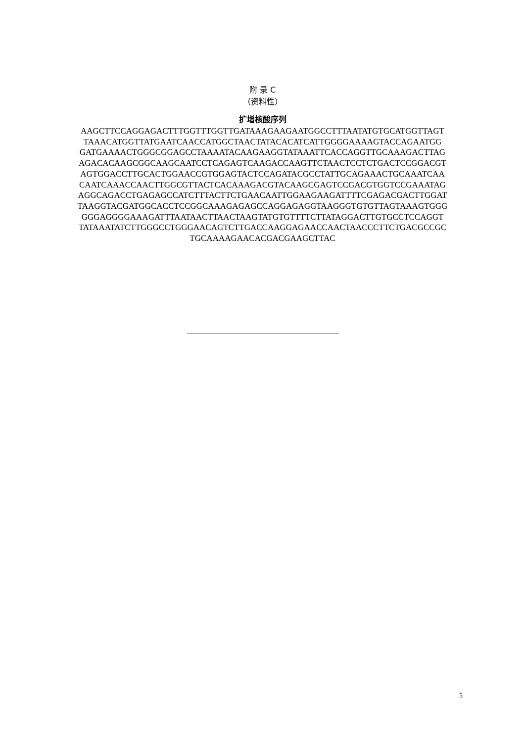附 录 C
（资料性）
扩增核酸序列
AAGCTTCCAGGAGACTTTGGTTTGGTTGATAAAGAAGAATGGCCTTTAATATGTGCATGGTTAGT
TAAACATGGTTATGAATCAACCATGGCTAACTATACACATCATTGGGGAAAAGTACCAGAATGG
GATGAAAACTGGGCGGAGCCTAAAATACAAGAAGGTATAAATTCACCAGGTTGCAAAGACTTAG
AGACACAAGCGGCAAGCAATCCTCAGAGTCAAGACCAAGTTCTAACTCCTCTGACTCCGGACGT
AGTGGACCTTGCACTGGAACCGTGGAGTACTCCAGATACGCCTATTGCAGAAACTGCAAATCAA
CAATCAAACCAACTTGGCGTTACTCACAAAGACGTACAAGCGAGTCCGACGTGGTCCGAAATAG
AGGCAGACCTGAGAGCCATCTTTACTTCTGAACAATTGGAAGAAGATTTTCGAGACGACTTGGAT
TAAGGTACGATGGCACCTCCGGCAAAGAGAGCCAGGAGAGGTAAGGGTGTGTTAGTAAAGTGGG
GGGAGGGGAAAGATTTAATAACTTAACTAAGTATGTGTTTTCTTATAGGACTTGTGCCTCCAGGT
TATAAATATCTTGGGCCTGGGAACAGTCTTGACCAAGGAGAACCAACTAACCCTTCTGACGCCGC
TGCAAAAGAACACGACGAAGCTTAC
5